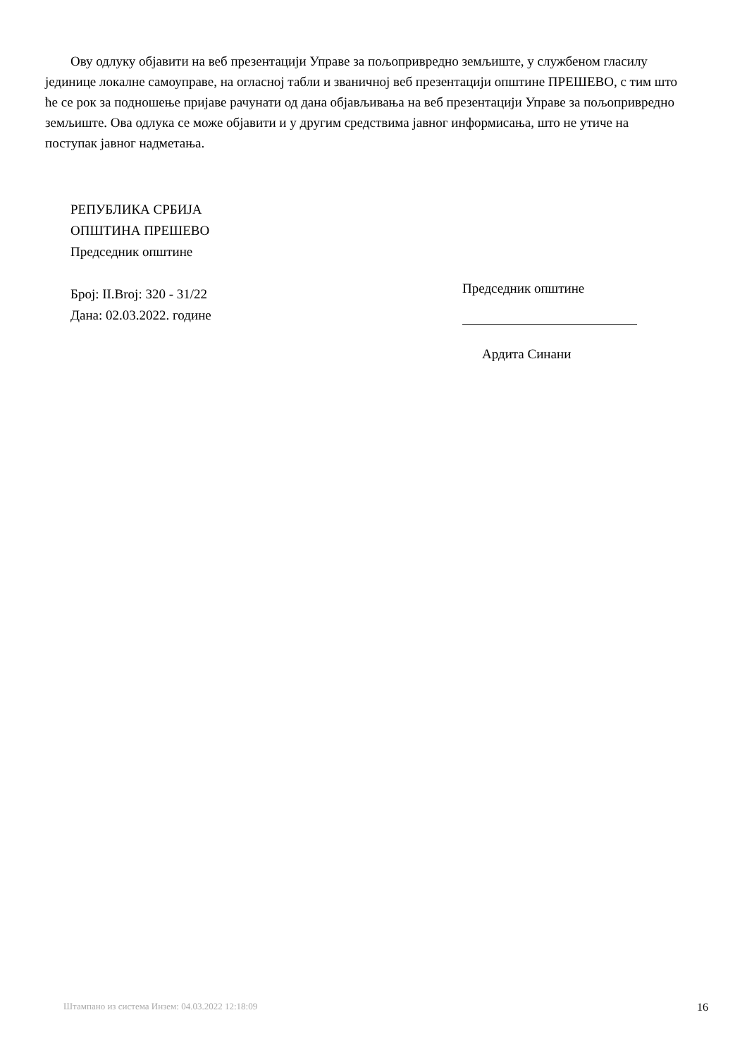Ову одлуку објавити на веб презентацији Управе за пољопривредно земљиште, у службеном гласилу јединице локалне самоуправе, на огласној табли и званичној веб презентацији општине ПРЕШЕВО, с тим што ће се рок за подношење пријаве рачунати од дана објављивања на веб презентацији Управе за пољопривредно земљиште. Ова одлука се може објавити и у другим средствима јавног информисања, што не утиче на поступак јавног надметања.
РЕПУБЛИКА СРБИЈА
ОПШТИНА ПРЕШЕВО
Председник општине
Број: II.Broj: 320 - 31/22
Дана: 02.03.2022. године
Председник општине
Ардита Синани
Штампано из система Инзем: 04.03.2022 12:18:09 16